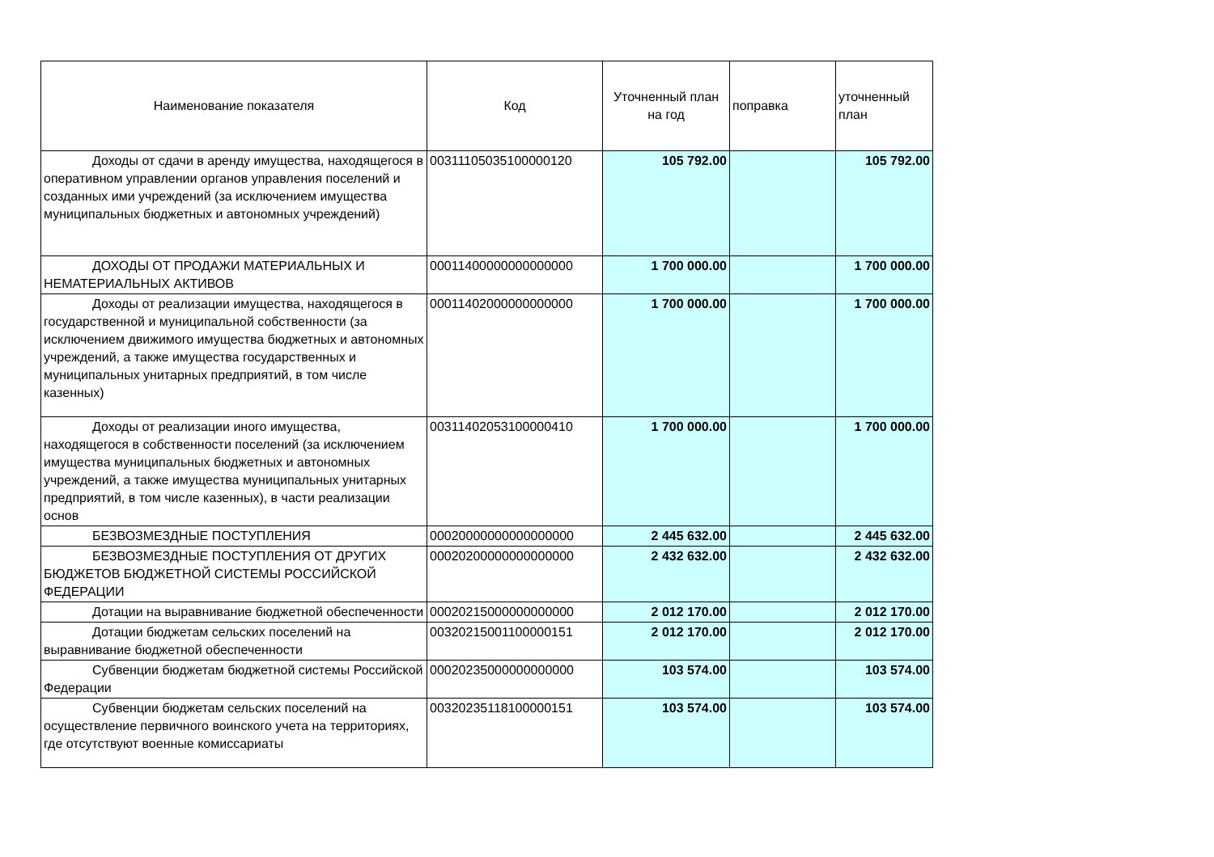| Наименование показателя | Код | Уточненный план на год | поправка | уточненный план |
| --- | --- | --- | --- | --- |
| Доходы от сдачи в аренду имущества, находящегося в оперативном управлении органов управления поселений и созданных ими учреждений (за исключением имущества муниципальных бюджетных и автономных учреждений) | 00311105035100000120 | 105 792.00 | | 105 792.00 |
| ДОХОДЫ ОТ ПРОДАЖИ МАТЕРИАЛЬНЫХ И НЕМАТЕРИАЛЬНЫХ АКТИВОВ | 00011400000000000000 | 1 700 000.00 | | 1 700 000.00 |
| Доходы от реализации имущества, находящегося в государственной и муниципальной собственности (за исключением движимого имущества бюджетных и автономных учреждений, а также имущества государственных и муниципальных унитарных предприятий, в том числе казенных) | 00011402000000000000 | 1 700 000.00 | | 1 700 000.00 |
| Доходы от реализации иного имущества, находящегося в собственности поселений (за исключением имущества муниципальных бюджетных и автономных учреждений, а также имущества муниципальных унитарных предприятий, в том числе казенных), в части реализации основ | 00311402053100000410 | 1 700 000.00 | | 1 700 000.00 |
| БЕЗВОЗМЕЗДНЫЕ ПОСТУПЛЕНИЯ | 00020000000000000000 | 2 445 632.00 | | 2 445 632.00 |
| БЕЗВОЗМЕЗДНЫЕ ПОСТУПЛЕНИЯ ОТ ДРУГИХ БЮДЖЕТОВ БЮДЖЕТНОЙ СИСТЕМЫ РОССИЙСКОЙ ФЕДЕРАЦИИ | 00020200000000000000 | 2 432 632.00 | | 2 432 632.00 |
| Дотации на выравнивание бюджетной обеспеченности | 00020215000000000000 | 2 012 170.00 | | 2 012 170.00 |
| Дотации бюджетам сельских поселений на выравнивание бюджетной обеспеченности | 00320215001100000151 | 2 012 170.00 | | 2 012 170.00 |
| Субвенции бюджетам бюджетной системы Российской Федерации | 00020235000000000000 | 103 574.00 | | 103 574.00 |
| Субвенции бюджетам сельских поселений на осуществление первичного воинского учета на территориях, где отсутствуют военные комиссариаты | 00320235118100000151 | 103 574.00 | | 103 574.00 |